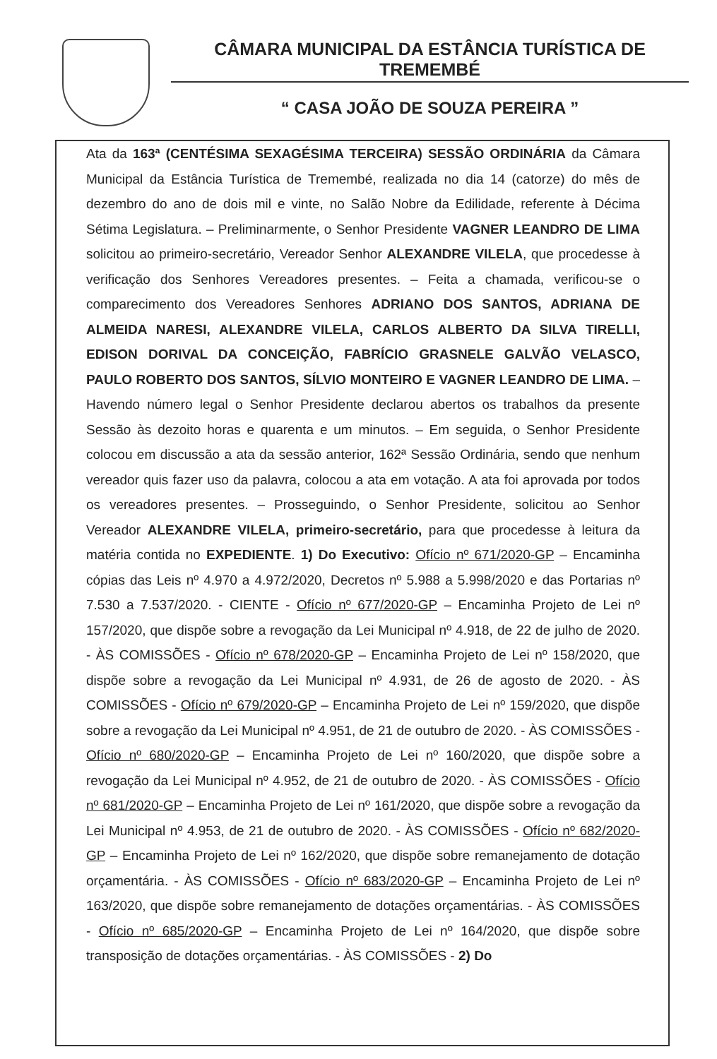CÂMARA MUNICIPAL DA ESTÂNCIA TURÍSTICA DE TREMEMBÉ
“ CASA JOÃO DE SOUZA PEREIRA ”
Ata da 163ª (CENTÉSIMA SEXAGÉSIMA TERCEIRA) SESSÃO ORDINÁRIA da Câmara Municipal da Estância Turística de Tremembé, realizada no dia 14 (catorze) do mês de dezembro do ano de dois mil e vinte, no Salão Nobre da Edilidade, referente à Décima Sétima Legislatura. – Preliminarmente, o Senhor Presidente VAGNER LEANDRO DE LIMA solicitou ao primeiro-secretário, Vereador Senhor ALEXANDRE VILELA, que procedesse à verificação dos Senhores Vereadores presentes. – Feita a chamada, verificou-se o comparecimento dos Vereadores Senhores ADRIANO DOS SANTOS, ADRIANA DE ALMEIDA NARESI, ALEXANDRE VILELA, CARLOS ALBERTO DA SILVA TIRELLI, EDISON DORIVAL DA CONCEIÇÃO, FABRÍCIO GRASNELE GALVÃO VELASCO, PAULO ROBERTO DOS SANTOS, SÍLVIO MONTEIRO E VAGNER LEANDRO DE LIMA. – Havendo número legal o Senhor Presidente declarou abertos os trabalhos da presente Sessão às dezoito horas e quarenta e um minutos. – Em seguida, o Senhor Presidente colocou em discussão a ata da sessão anterior, 162ª Sessão Ordinária, sendo que nenhum vereador quis fazer uso da palavra, colocou a ata em votação. A ata foi aprovada por todos os vereadores presentes. – Prosseguindo, o Senhor Presidente, solicitou ao Senhor Vereador ALEXANDRE VILELA, primeiro-secretário, para que procedesse à leitura da matéria contida no EXPEDIENTE. 1) Do Executivo: Ofício nº 671/2020-GP – Encaminha cópias das Leis nº 4.970 a 4.972/2020, Decretos nº 5.988 a 5.998/2020 e das Portarias nº 7.530 a 7.537/2020. - CIENTE - Ofício nº 677/2020-GP – Encaminha Projeto de Lei nº 157/2020, que dispõe sobre a revogação da Lei Municipal nº 4.918, de 22 de julho de 2020. - ÀS COMISSÕES - Ofício nº 678/2020-GP – Encaminha Projeto de Lei nº 158/2020, que dispõe sobre a revogação da Lei Municipal nº 4.931, de 26 de agosto de 2020. - ÀS COMISSÕES - Ofício nº 679/2020-GP – Encaminha Projeto de Lei nº 159/2020, que dispõe sobre a revogação da Lei Municipal nº 4.951, de 21 de outubro de 2020. - ÀS COMISSÕES - Ofício nº 680/2020-GP – Encaminha Projeto de Lei nº 160/2020, que dispõe sobre a revogação da Lei Municipal nº 4.952, de 21 de outubro de 2020. - ÀS COMISSÕES - Ofício nº 681/2020-GP – Encaminha Projeto de Lei nº 161/2020, que dispõe sobre a revogação da Lei Municipal nº 4.953, de 21 de outubro de 2020. - ÀS COMISSÕES - Ofício nº 682/2020-GP – Encaminha Projeto de Lei nº 162/2020, que dispõe sobre remanejamento de dotação orçamentária. - ÀS COMISSÕES - Ofício nº 683/2020-GP – Encaminha Projeto de Lei nº 163/2020, que dispõe sobre remanejamento de dotações orçamentárias. - ÀS COMISSÕES - Ofício nº 685/2020-GP – Encaminha Projeto de Lei nº 164/2020, que dispõe sobre transposição de dotações orçamentárias. - ÀS COMISSÕES - 2) Do